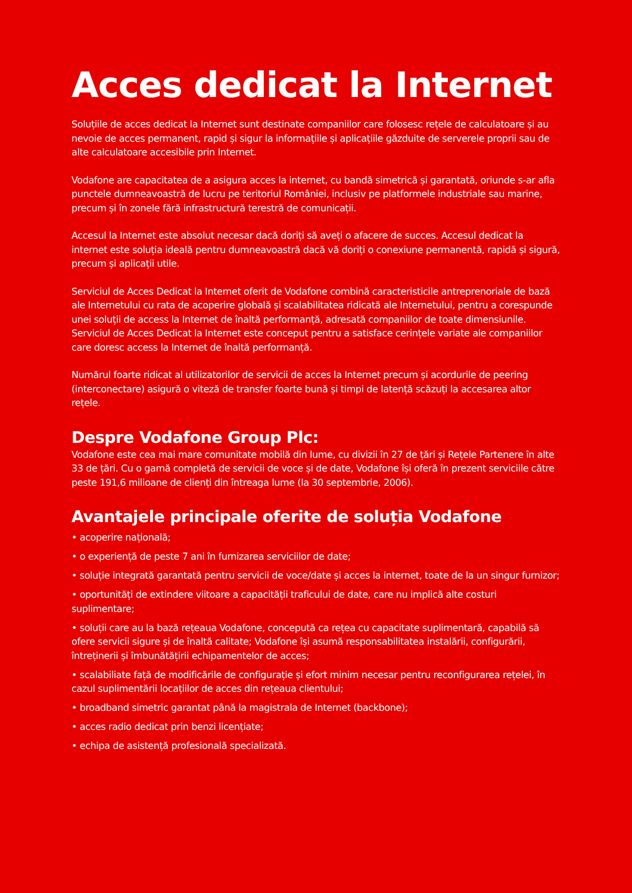Acces dedicat la Internet
Soluțiile de acces dedicat la Internet sunt destinate companiilor care folosesc rețele de calculatoare și au nevoie de acces permanent, rapid și sigur la informațiile și aplicațiile găzduite de serverele proprii sau de alte calculatoare accesibile prin Internet.
Vodafone are capacitatea de a asigura acces la internet, cu bandă simetrică și garantată, oriunde s-ar afla punctele dumneavoastră de lucru pe teritoriul României, inclusiv pe platformele industriale sau marine, precum și în zonele fără infrastructură terestră de comunicații.
Accesul la Internet este absolut necesar dacă doriți să aveți o afacere de succes. Accesul dedicat la internet este soluția ideală pentru dumneavoastră dacă vă doriți o conexiune permanentă, rapidă și sigură, precum și aplicații utile.
Serviciul de Acces Dedicat la Internet oferit de Vodafone combină caracteristicile antreprenoriale de bază ale Internetului cu rata de acoperire globală și scalabilitatea ridicată ale Internetului, pentru a corespunde unei soluții de access la Internet de înaltă performanță, adresată companiilor de toate dimensiunile. Serviciul de Acces Dedicat la Internet este conceput pentru a satisface cerințele variate ale companiilor care doresc access la Internet de înaltă performanță.
Numărul foarte ridicat al utilizatorilor de servicii de acces la Internet precum și acordurile de peering (interconectare) asigură o viteză de transfer foarte bună și timpi de latență scăzuți la accesarea altor rețele.
Despre Vodafone Group Plc:
Vodafone este cea mai mare comunitate mobilă din lume, cu divizii în 27 de țări și Rețele Partenere în alte 33 de țări. Cu o gamă completă de servicii de voce și de date, Vodafone își oferă în prezent serviciile către peste 191,6 milioane de clienți din întreaga lume (la 30 septembrie, 2006).
Avantajele principale oferite de soluția Vodafone
• acoperire națională;
• o experiență de peste 7 ani în furnizarea serviciilor de date;
• soluție integrată garantată pentru servicii de voce/date și acces la internet, toate de la un singur furnizor;
• oportunități de extindere viitoare a capacității traficului de date, care nu implică alte costuri suplimentare;
• soluții care au la bază rețeaua Vodafone, concepută ca rețea cu capacitate suplimentară, capabilă să ofere servicii sigure și de înaltă calitate; Vodafone își asumă responsabilitatea instalării, configurării, întreținerii și îmbunătățirii echipamentelor de acces;
• scalabiliate față de modificările de configurație și efort minim necesar pentru reconfigurarea rețelei, în cazul suplimentării locațiilor de acces din rețeaua clientului;
• broadband simetric garantat până la magistrala de Internet (backbone);
• acces radio dedicat prin benzi licențiate;
• echipa de asistență profesională specializată.